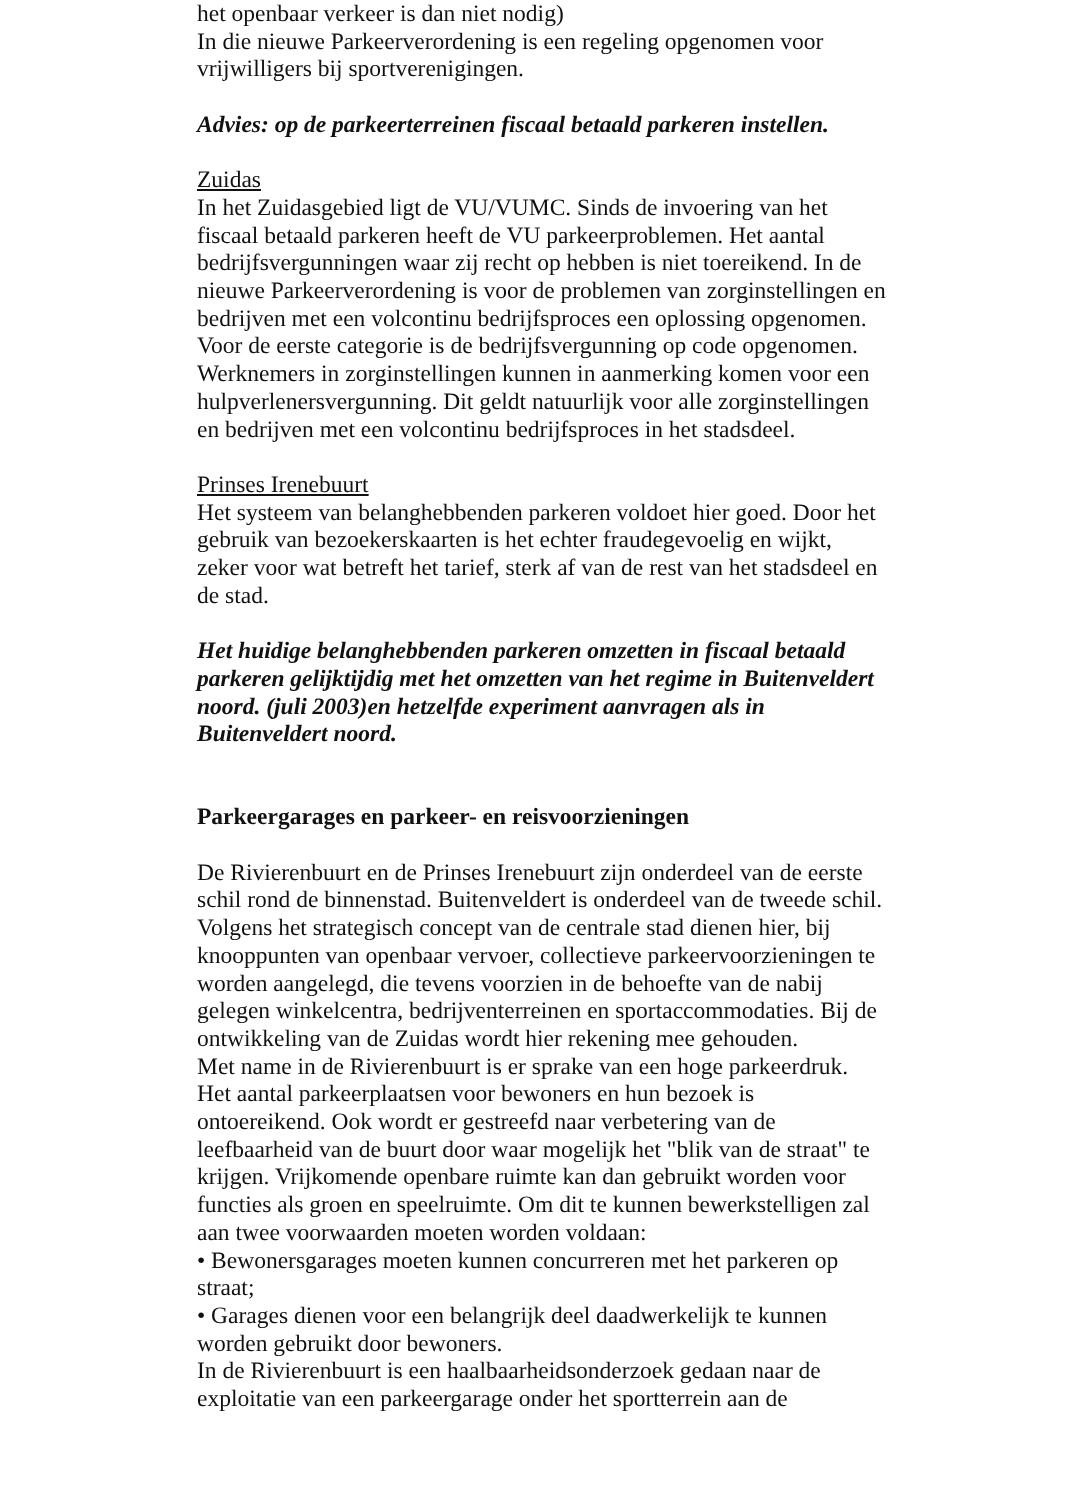het openbaar verkeer is dan niet nodig)
In die nieuwe Parkeerverordening is een regeling opgenomen voor vrijwilligers bij sportverenigingen.
Advies: op de parkeerterreinen fiscaal betaald parkeren instellen.
Zuidas
In het Zuidasgebied ligt de VU/VUMC. Sinds de invoering van het fiscaal betaald parkeren heeft de VU parkeerproblemen. Het aantal bedrijfsvergunningen waar zij recht op hebben is niet toereikend. In de nieuwe Parkeerverordening is voor de problemen van zorginstellingen en bedrijven met een volcontinu bedrijfsproces een oplossing opgenomen. Voor de eerste categorie is de bedrijfsvergunning op code opgenomen. Werknemers in zorginstellingen kunnen in aanmerking komen voor een hulpverlenersvergunning. Dit geldt natuurlijk voor alle zorginstellingen en bedrijven met een volcontinu bedrijfsproces in het stadsdeel.
Prinses Irenebuurt
Het systeem van belanghebbenden parkeren voldoet hier goed. Door het gebruik van bezoekerskaarten is het echter fraudegevoelig en wijkt, zeker voor wat betreft het tarief, sterk af van de rest van het stadsdeel en de stad.
Het huidige belanghebbenden parkeren omzetten in fiscaal betaald parkeren gelijktijdig met het omzetten van het regime in Buitenveldert noord. (juli 2003)en hetzelfde experiment aanvragen als in Buitenveldert noord.
Parkeergarages en parkeer- en reisvoorzieningen
De Rivierenbuurt en de Prinses Irenebuurt zijn onderdeel van de eerste schil rond de binnenstad. Buitenveldert is onderdeel van de tweede schil. Volgens het strategisch concept van de centrale stad dienen hier, bij knooppunten van openbaar vervoer, collectieve parkeervoorzieningen te worden aangelegd, die tevens voorzien in de behoefte van de nabij gelegen winkelcentra, bedrijventerreinen en sportaccommodaties. Bij de ontwikkeling van de Zuidas wordt hier rekening mee gehouden.
Met name in de Rivierenbuurt is er sprake van een hoge parkeerdruk. Het aantal parkeerplaatsen voor bewoners en hun bezoek is ontoereikend. Ook wordt er gestreefd naar verbetering van de leefbaarheid van de buurt door waar mogelijk het "blik van de straat" te krijgen. Vrijkomende openbare ruimte kan dan gebruikt worden voor functies als groen en speelruimte. Om dit te kunnen bewerkstelligen zal aan twee voorwaarden moeten worden voldaan:
• Bewonersgarages moeten kunnen concurreren met het parkeren op straat;
• Garages dienen voor een belangrijk deel daadwerkelijk te kunnen worden gebruikt door bewoners.
In de Rivierenbuurt is een haalbaarheidsonderzoek gedaan naar de exploitatie van een parkeergarage onder het sportterrein aan de